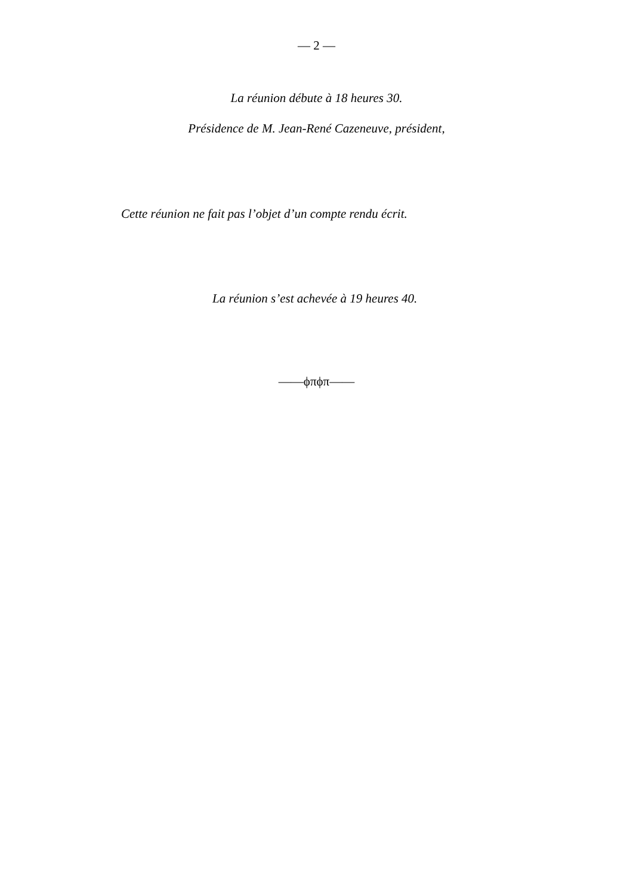— 2 —
La réunion débute à 18 heures 30.
Présidence de M. Jean-René Cazeneuve, président,
Cette réunion ne fait pas l’objet d’un compte rendu écrit.
La réunion s’est achevée à 19 heures 40.
——ϕπϕπ——